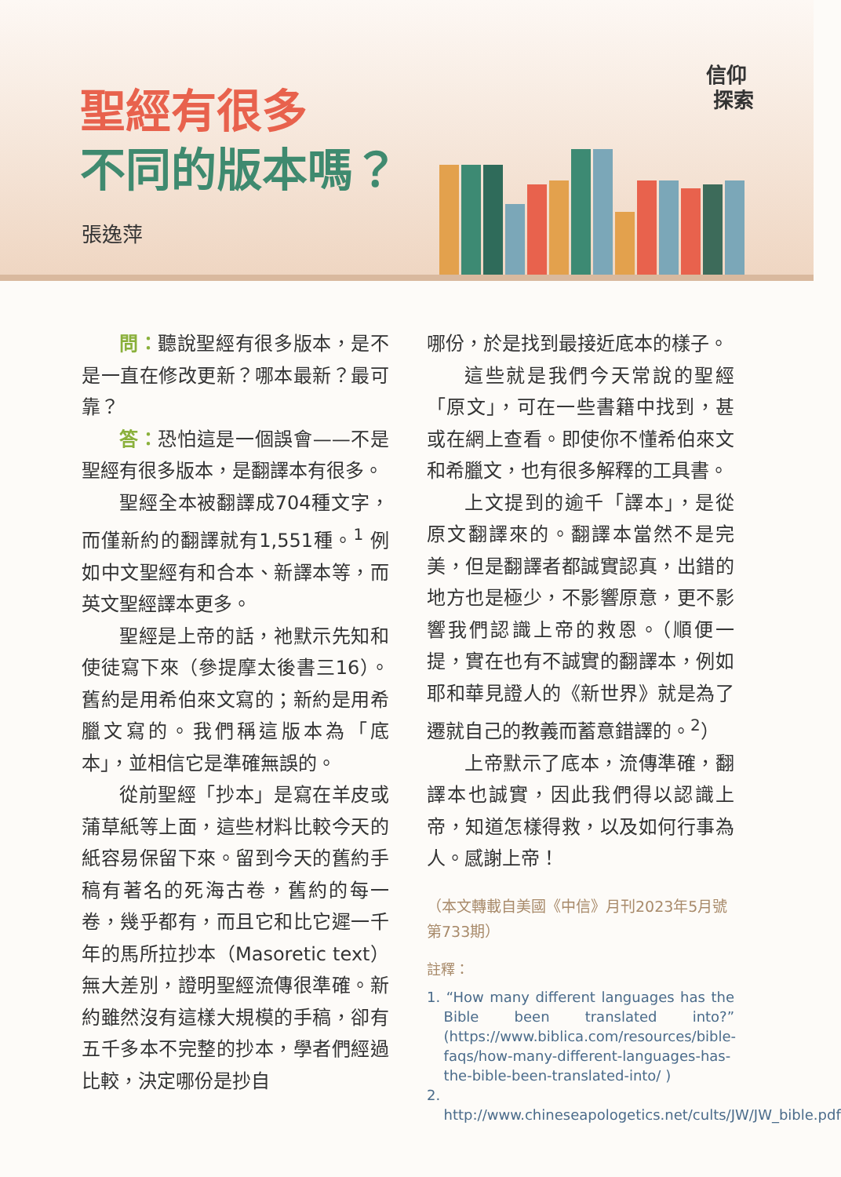聖經有很多
不同的版本嗎？
張逸萍
信仰
探索
問：聽說聖經有很多版本，是不是一直在修改更新？哪本最新？最可靠？
答：恐怕這是一個誤會——不是聖經有很多版本，是翻譯本有很多。
聖經全本被翻譯成704種文字，而僅新約的翻譯就有1,551種。<sup>1</sup> 例如中文聖經有和合本、新譯本等，而英文聖經譯本更多。
聖經是上帝的話，祂默示先知和使徒寫下來（參提摩太後書三16）。舊約是用希伯來文寫的；新約是用希臘文寫的。我們稱這版本為「底本」，並相信它是準確無誤的。
從前聖經「抄本」是寫在羊皮或蒲草紙等上面，這些材料比較今天的紙容易保留下來。留到今天的舊約手稿有著名的死海古卷，舊約的每一卷，幾乎都有，而且它和比它遲一千年的馬所拉抄本（Masoretic text）無大差別，證明聖經流傳很準確。新約雖然沒有這樣大規模的手稿，卻有五千多本不完整的抄本，學者們經過比較，決定哪份是抄自
哪份，於是找到最接近底本的樣子。
這些就是我們今天常說的聖經「原文」，可在一些書籍中找到，甚或在網上查看。即使你不懂希伯來文和希臘文，也有很多解釋的工具書。
上文提到的逾千「譯本」，是從原文翻譯來的。翻譯本當然不是完美，但是翻譯者都誠實認真，出錯的地方也是極少，不影響原意，更不影響我們認識上帝的救恩。（順便一提，實在也有不誠實的翻譯本，例如耶和華見證人的《新世界》就是為了遷就自己的教義而蓄意錯譯的。<sup>2</sup>）
上帝默示了底本，流傳準確，翻譯本也誠實，因此我們得以認識上帝，知道怎樣得救，以及如何行事為人。感謝上帝！
（本文轉載自美國《中信》月刊2023年5月號第733期）
註釋：
1. “How many different languages has the Bible been translated into?” (https://www.biblica.com/resources/bible-faqs/how-many-different-languages-has-the-bible-been-translated-into/ )
2. http://www.chineseapologetics.net/cults/JW/JW_bible.pdf